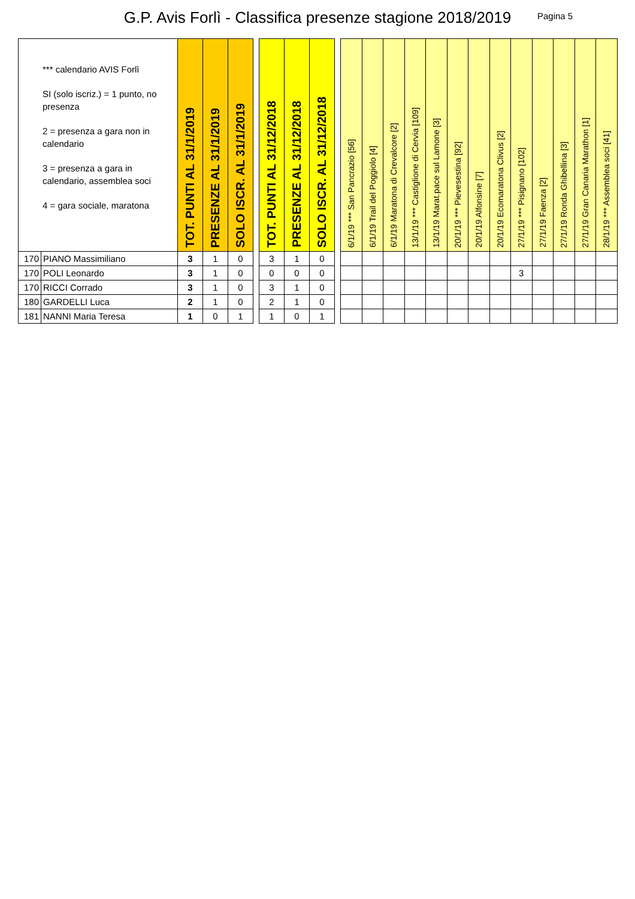G.P. Avis Forlì - Classifica presenze stagione 2018/2019
Pagina 5
| *** calendario AVIS Forlì SI (solo iscriz.) = 1 punto, no presenza 2 = presenza a gara non in calendario 3 = presenza a gara in calendario, assemblea soci 4 = gara sociale, maratona | | TOT. PUNTI AL 31/1/2019 | PRESENZE AL 31/1/2019 | SOLO ISCR. AL 31/1/2019 | | TOT. PUNTI AL 31/12/2018 | PRESENZE AL 31/12/2018 | SOLO ISCR. AL 31/12/2018 | | 6/1/19 *** San Pancrazio [56] | 6/1/19 Trail del Poggiolo [4] | 6/1/19 Maratona di Crevalcore [2] | 13/1/19 *** Castiglione di Cervia [109] | 13/1/19 Marat.pace sul Lamone [3] | 20/1/19 *** Pievesestina [92] | 20/1/19 Alfonsine [7] | 20/1/19 Ecomaratona Clivus [2] | 27/1/19 *** Pisignano [102] | 27/1/19 Faenza [2] | 27/1/19 Ronda Ghibellina [3] | 27/1/19 Gran Canaria Marathon [1] | 28/1/19 *** Assemblea soci [41] |
| --- | --- | --- | --- | --- | --- | --- | --- | --- | --- | --- | --- | --- | --- | --- | --- | --- | --- | --- | --- | --- | --- | --- |
| 170 | PIANO Massimiliano | 3 | 1 | 0 | | 3 | 1 | 0 | | | | | | | | | | | | | | |
| 170 | POLI Leonardo | 3 | 1 | 0 | | 0 | 0 | 0 | | | | | | | | | | 3 | | | | |
| 170 | RICCI Corrado | 3 | 1 | 0 | | 3 | 1 | 0 | | | | | | | | | | | | | | |
| 180 | GARDELLI Luca | 2 | 1 | 0 | | 2 | 1 | 0 | | | | | | | | | | | | | | |
| 181 | NANNI Maria Teresa | 1 | 0 | 1 | | 1 | 0 | 1 | | | | | | | | | | | | | | |